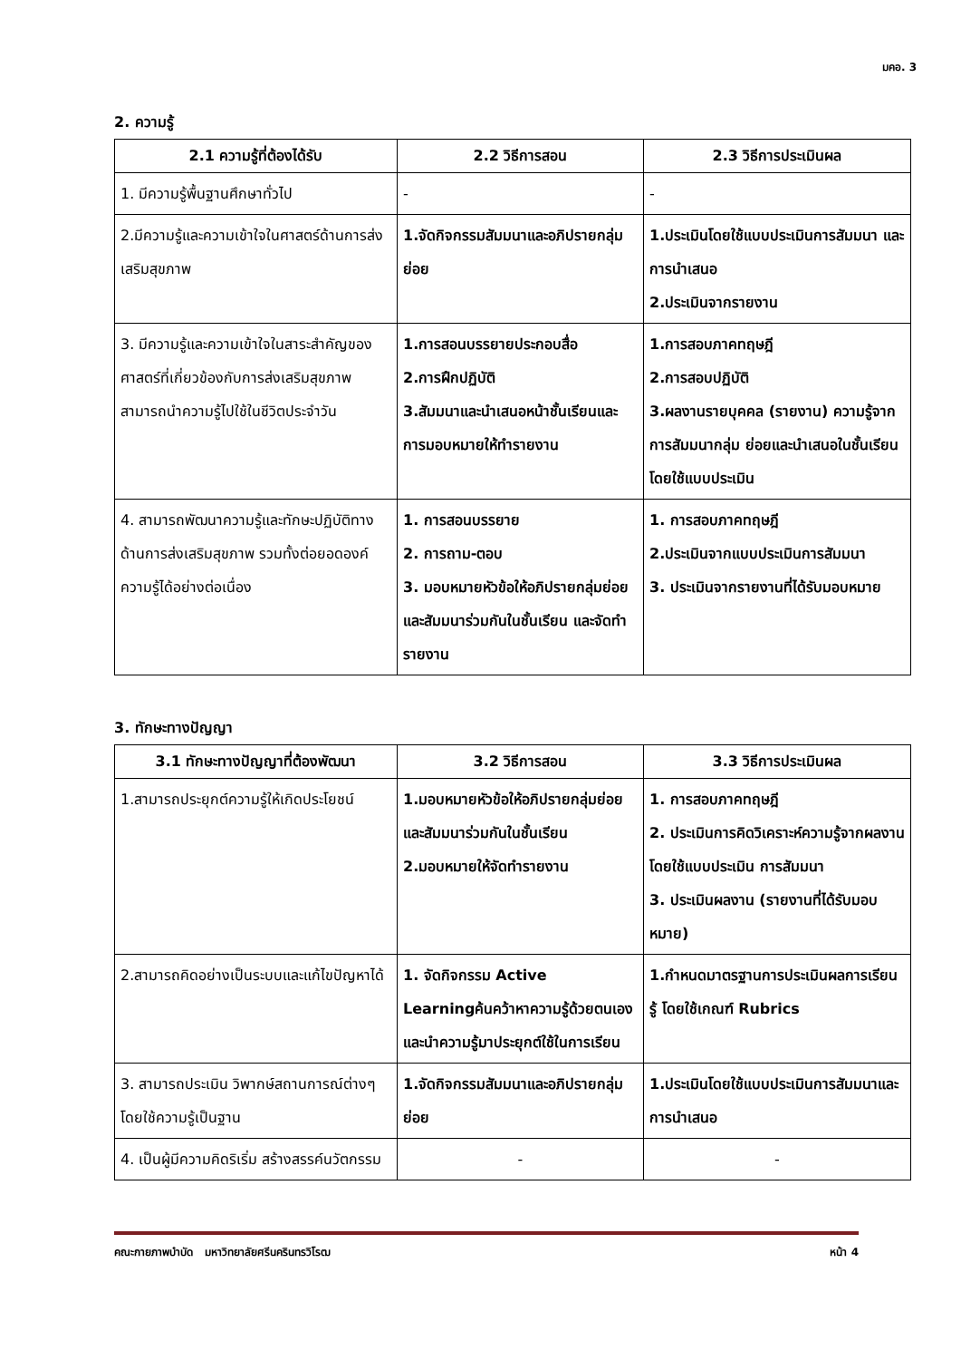มคอ. 3
2. ความรู้
| 2.1 ความรู้ที่ต้องได้รับ | 2.2 วิธีการสอน | 2.3 วิธีการประเมินผล |
| --- | --- | --- |
| 1. มีความรู้พื้นฐานศึกษาทั่วไป | - | - |
| 2.มีความรู้และความเข้าใจในศาสตร์ด้านการส่งเสริมสุขภาพ | 1.จัดกิจกรรมสัมมนาและอภิปรายกลุ่มย่อย | 1.ประเมินโดยใช้แบบประเมินการสัมมนา และการนำเสนอ 2.ประเมินจากรายงาน |
| 3. มีความรู้และความเข้าใจในสาระสำคัญของศาสตร์ที่เกี่ยวข้องกับการส่งเสริมสุขภาพ สามารถนำความรู้ไปใช้ในชีวิตประจำวัน | 1.การสอนบรรยายประกอบสื่อ 2.การฝึกปฏิบัติ 3.สัมมนาและนำเสนอหน้าชั้นเรียนและการมอบหมายให้ทำรายงาน | 1.การสอบภาคทฤษฎี 2.การสอบปฏิบัติ 3.ผลงานรายบุคคล (รายงาน) ความรู้จากการสัมมนากลุ่ม ย่อยและนำเสนอในชั้นเรียนโดยใช้แบบประเมิน |
| 4. สามารถพัฒนาความรู้และทักษะปฏิบัติทางด้านการส่งเสริมสุขภาพ รวมทั้งต่อยอดองค์ความรู้ได้อย่างต่อเนื่อง | 1. การสอนบรรยาย 2. การถาม-ตอบ 3. มอบหมายหัวข้อให้อภิปรายกลุ่มย่อยและสัมมนาร่วมกันในชั้นเรียน และจัดทำรายงาน | 1. การสอบภาคทฤษฎี 2.ประเมินจากแบบประเมินการสัมมนา 3. ประเมินจากรายงานที่ได้รับมอบหมาย |
3. ทักษะทางปัญญา
| 3.1 ทักษะทางปัญญาที่ต้องพัฒนา | 3.2 วิธีการสอน | 3.3 วิธีการประเมินผล |
| --- | --- | --- |
| 1.สามารถประยุกต์ความรู้ให้เกิดประโยชน์ | 1.มอบหมายหัวข้อให้อภิปรายกลุ่มย่อยและสัมมนาร่วมกันในชั้นเรียน 2.มอบหมายให้จัดทำรายงาน | 1. การสอบภาคทฤษฎี 2. ประเมินการคิดวิเคราะห์ความรู้จากผลงานโดยใช้แบบประเมิน การสัมมนา 3. ประเมินผลงาน (รายงานที่ได้รับมอบหมาย) |
| 2.สามารถคิดอย่างเป็นระบบและแก้ไขปัญหาได้ | 1. จัดกิจกรรม Active Learningค้นคว้าหาความรู้ด้วยตนเองและนำความรู้มาประยุกต์ใช้ในการเรียน | 1.กำหนดมาตรฐานการประเมินผลการเรียนรู้ โดยใช้เกณฑ์ Rubrics |
| 3. สามารถประเมิน วิพากษ์สถานการณ์ต่างๆ โดยใช้ความรู้เป็นฐาน | 1.จัดกิจกรรมสัมมนาและอภิปรายกลุ่มย่อย | 1.ประเมินโดยใช้แบบประเมินการสัมมนาและการนำเสนอ |
| 4. เป็นผู้มีความคิดริเริ่ม สร้างสรรค์นวัตกรรม | - | - |
คณะกายภาพบำบัด มหาวิทยาลัยศรีนครินทรวิโรฒ หน้า 4